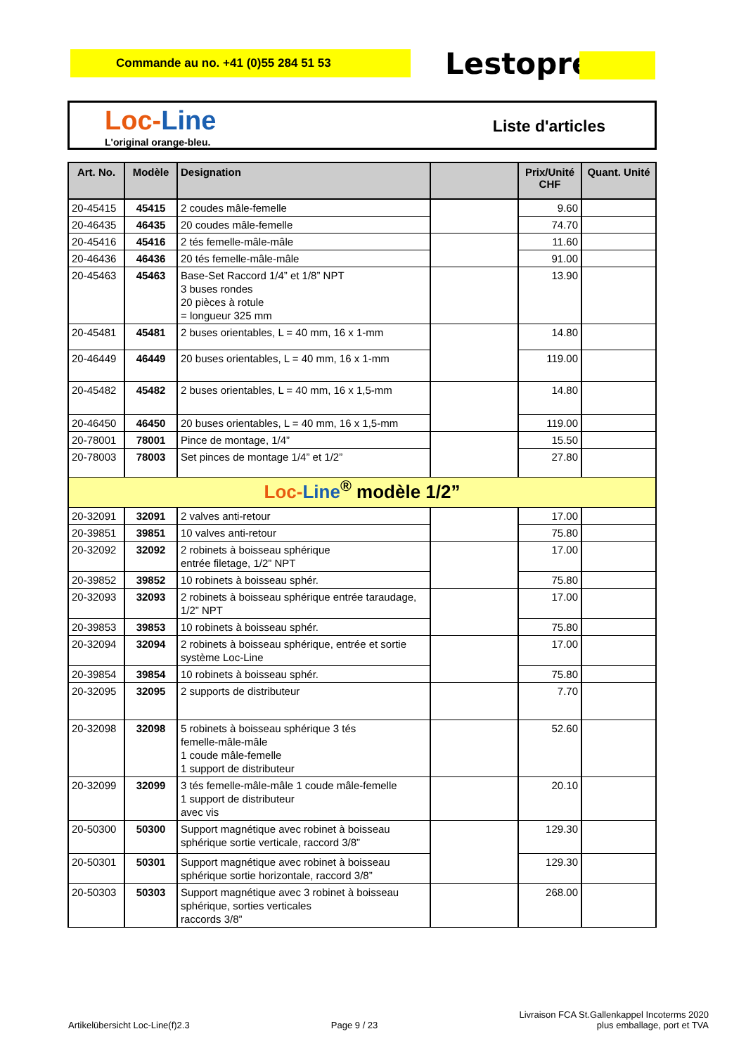Commande au no. +41 (0)55 284 51 53 Lestoprex
Loc-Line
L'original orange-bleu.
Liste d'articles
| Art. No. | Modèle | Designation | | Prix/Unité CHF | Quant. Unité |
| --- | --- | --- | --- | --- | --- |
| 20-45415 | 45415 | 2 coudes mâle-femelle | | 9.60 | |
| 20-46435 | 46435 | 20 coudes mâle-femelle | | 74.70 | |
| 20-45416 | 45416 | 2 tés femelle-mâle-mâle | | 11.60 | |
| 20-46436 | 46436 | 20 tés femelle-mâle-mâle | | 91.00 | |
| 20-45463 | 45463 | Base-Set Raccord 1/4” et 1/8” NPT 3 buses rondes 20 pièces à rotule = longueur 325 mm | | 13.90 | |
| 20-45481 | 45481 | 2 buses orientables, L = 40 mm, 16 x 1-mm | | 14.80 | |
| 20-46449 | 46449 | 20 buses orientables, L = 40 mm, 16 x 1-mm | | 119.00 | |
| 20-45482 | 45482 | 2 buses orientables, L = 40 mm, 16 x 1,5-mm | | 14.80 | |
| 20-46450 | 46450 | 20 buses orientables, L = 40 mm, 16 x 1,5-mm | | 119.00 | |
| 20-78001 | 78001 | Pince de montage, 1/4” | | 15.50 | |
| 20-78003 | 78003 | Set pinces de montage 1/4” et 1/2” | | 27.80 | |
| Loc- Line<sup>®</sup> modèle 1/2” | | | | | |
| 20-32091 | 32091 | 2 valves anti-retour | | 17.00 | |
| 20-39851 | 39851 | 10 valves anti-retour | | 75.80 | |
| 20-32092 | 32092 | 2 robinets à boisseau sphérique entrée filetage, 1/2” NPT | | 17.00 | |
| 20-39852 | 39852 | 10 robinets à boisseau sphér. | | 75.80 | |
| 20-32093 | 32093 | 2 robinets à boisseau sphérique entrée taraudage, 1/2” NPT | | 17.00 | |
| 20-39853 | 39853 | 10 robinets à boisseau sphér. | | 75.80 | |
| 20-32094 | 32094 | 2 robinets à boisseau sphérique, entrée et sortie système Loc-Line | | 17.00 | |
| 20-39854 | 39854 | 10 robinets à boisseau sphér. | | 75.80 | |
| 20-32095 | 32095 | 2 supports de distributeur | | 7.70 | |
| 20-32098 | 32098 | 5 robinets à boisseau sphérique 3 tés femelle-mâle-mâle 1 coude mâle-femelle 1 support de distributeur | | 52.60 | |
| 20-32099 | 32099 | 3 tés femelle-mâle-mâle 1 coude mâle-femelle 1 support de distributeur avec vis | | 20.10 | |
| 20-50300 | 50300 | Support magnétique avec robinet à boisseau sphérique sortie verticale, raccord 3/8” | | 129.30 | |
| 20-50301 | 50301 | Support magnétique avec robinet à boisseau sphérique sortie horizontale, raccord 3/8” | | 129.30 | |
| 20-50303 | 50303 | Support magnétique avec 3 robinet à boisseau sphérique, sorties verticales raccords 3/8” | | 268.00 | |
Artikelübersicht Loc-Line(f)2.3 Page 9 / 23 Livraison FCA St.Gallenkappel Incoterms 2020
plus emballage, port et TVA